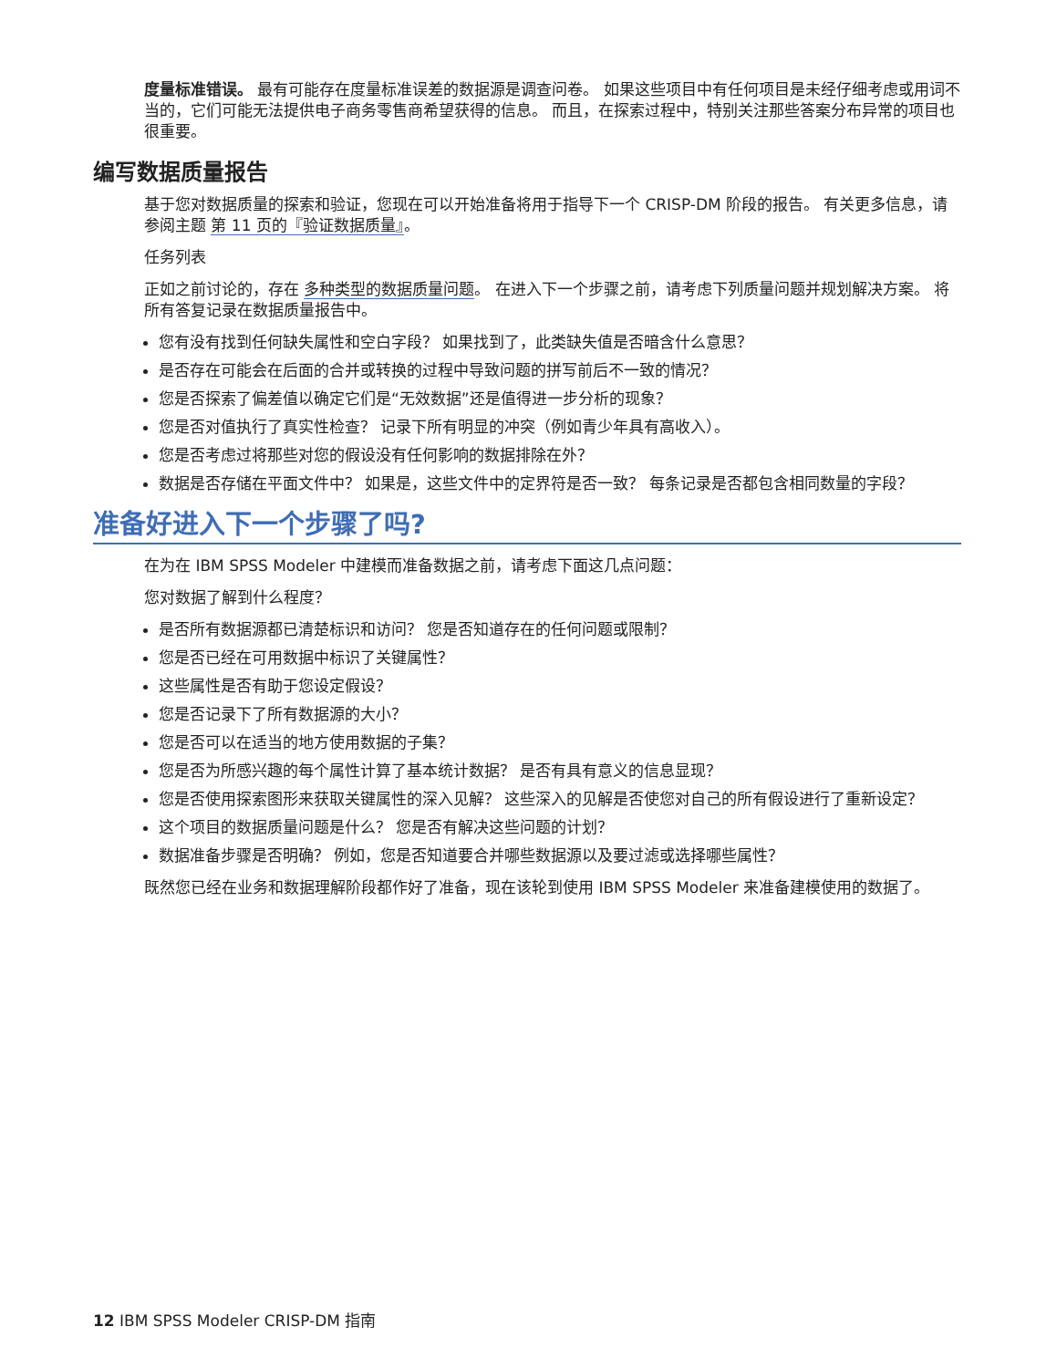度量标准错误。 最有可能存在度量标准误差的数据源是调查问卷。 如果这些项目中有任何项目是未经仔细考虑或用词不当的，它们可能无法提供电子商务零售商希望获得的信息。 而且，在探索过程中，特别关注那些答案分布异常的项目也很重要。
编写数据质量报告
基于您对数据质量的探索和验证，您现在可以开始准备将用于指导下一个 CRISP-DM 阶段的报告。 有关更多信息，请参阅主题 第 11 页的『验证数据质量』。
任务列表
正如之前讨论的，存在 多种类型的数据质量问题。 在进入下一个步骤之前，请考虑下列质量问题并规划解决方案。 将所有答复记录在数据质量报告中。
您有没有找到任何缺失属性和空白字段？ 如果找到了，此类缺失值是否暗含什么意思？
是否存在可能会在后面的合并或转换的过程中导致问题的拼写前后不一致的情况？
您是否探索了偏差值以确定它们是“无效数据”还是值得进一步分析的现象？
您是否对值执行了真实性检查？ 记录下所有明显的冲突（例如青少年具有高收入）。
您是否考虑过将那些对您的假设没有任何影响的数据排除在外？
数据是否存储在平面文件中？ 如果是，这些文件中的定界符是否一致？ 每条记录是否都包含相同数量的字段？
准备好进入下一个步骤了吗?
在为在 IBM SPSS Modeler 中建模而准备数据之前，请考虑下面这几点问题：
您对数据了解到什么程度？
是否所有数据源都已清楚标识和访问？ 您是否知道存在的任何问题或限制？
您是否已经在可用数据中标识了关键属性？
这些属性是否有助于您设定假设？
您是否记录下了所有数据源的大小？
您是否可以在适当的地方使用数据的子集？
您是否为所感兴趣的每个属性计算了基本统计数据？ 是否有具有意义的信息显现？
您是否使用探索图形来获取关键属性的深入见解？ 这些深入的见解是否使您对自己的所有假设进行了重新设定？
这个项目的数据质量问题是什么？ 您是否有解决这些问题的计划？
数据准备步骤是否明确？ 例如，您是否知道要合并哪些数据源以及要过滤或选择哪些属性？
既然您已经在业务和数据理解阶段都作好了准备，现在该轮到使用 IBM SPSS Modeler 来准备建模使用的数据了。
12 IBM SPSS Modeler CRISP-DM 指南